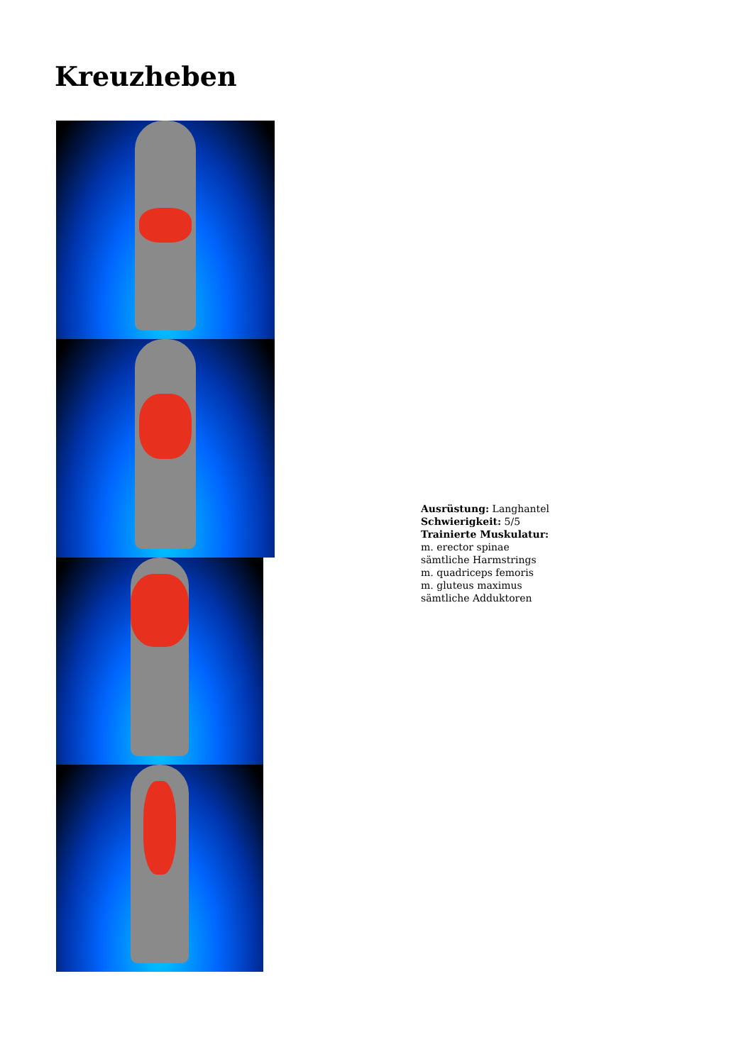Kreuzheben
Ausrüstung: Langhantel
Schwierigkeit: 5/5
Trainierte Muskulatur:
m. erector spinae
sämtliche Harmstrings
m. quadriceps femoris
m. gluteus maximus
sämtliche Adduktoren